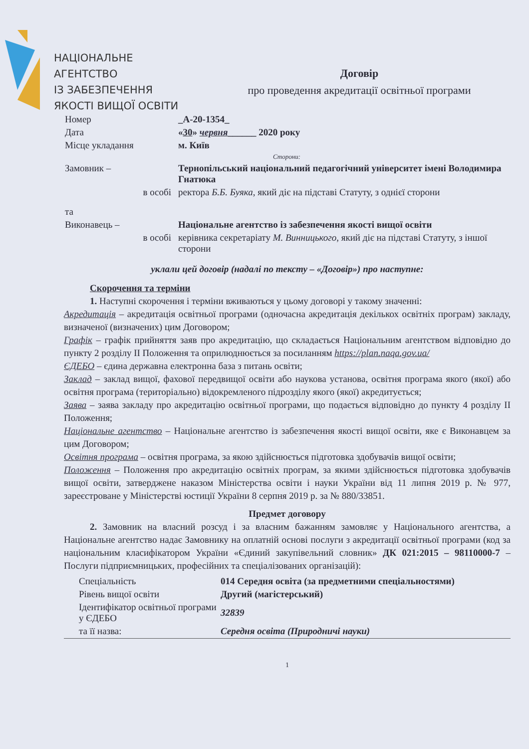НАЦІОНАЛЬНЕ
АГЕНТСТВО
ІЗ ЗАБЕЗПЕЧЕННЯ
ЯКОСТІ ВИЩОЇ ОСВІТИ
Договір
про проведення акредитації освітньої програми
| Номер | _A-20-1354_ |
| Дата | « 30 » червня ______ 2020 року |
| Місце укладання | м. Київ |
| | Сторони: |
| Замовник – | Тернопільський національний педагогічний університет імені Володимира Гнатюка |
| в особі | ректора Б.Б. Буяка , який діє на підставі Статуту, з однієї сторони |
| та | |
| Виконавець – | Національне агентство із забезпечення якості вищої освіти |
| в особі | керівника секретаріату М. Винницького , який діє на підставі Статуту, з іншої сторони |
уклали цей договір (надалі по тексту – «Договір») про наступне:
Скорочення та терміни
1. Наступні скорочення і терміни вживаються у цьому договорі у такому значенні:
Акредитація – акредитація освітньої програми (одночасна акредитація декількох освітніх програм) закладу, визначеної (визначених) цим Договором;
Графік – графік прийняття заяв про акредитацію, що складається Національним агентством відповідно до пункту 2 розділу II Положення та оприлюднюється за посиланням https://plan.naqa.gov.ua/
ЄДЕБО – єдина державна електронна база з питань освіти;
Заклад – заклад вищої, фахової передвищої освіти або наукова установа, освітня програма якого (якої) або освітня програма (територіально) відокремленого підрозділу якого (якої) акредитується;
Заява – заява закладу про акредитацію освітньої програми, що подається відповідно до пункту 4 розділу II Положення;
Національне агентство – Національне агентство із забезпечення якості вищої освіти, яке є Виконавцем за цим Договором;
Освітня програма – освітня програма, за якою здійснюється підготовка здобувачів вищої освіти;
Положення – Положення про акредитацію освітніх програм, за якими здійснюється підготовка здобувачів вищої освіти, затверджене наказом Міністерства освіти і науки України від 11 липня 2019 р. № 977, зареєстроване у Міністерстві юстиції України 8 серпня 2019 р. за № 880/33851.
Предмет договору
2. Замовник на власний розсуд і за власним бажанням замовляє у Національного агентства, а Національне агентство надає Замовнику на оплатній основі послуги з акредитації освітньої програми (код за національним класифікатором України «Єдиний закупівельний словник» ДК 021:2015 – 98110000-7 – Послуги підприємницьких, професійних та спеціалізованих організацій):
| Спеціальність | 014 Середня освіта (за предметними спеціальностями) |
| Рівень вищої освіти | Другий (магістерський) |
| Ідентифікатор освітньої програми у ЄДЕБО | 32839 |
| та її назва: | Середня освіта (Природничі науки) |
1